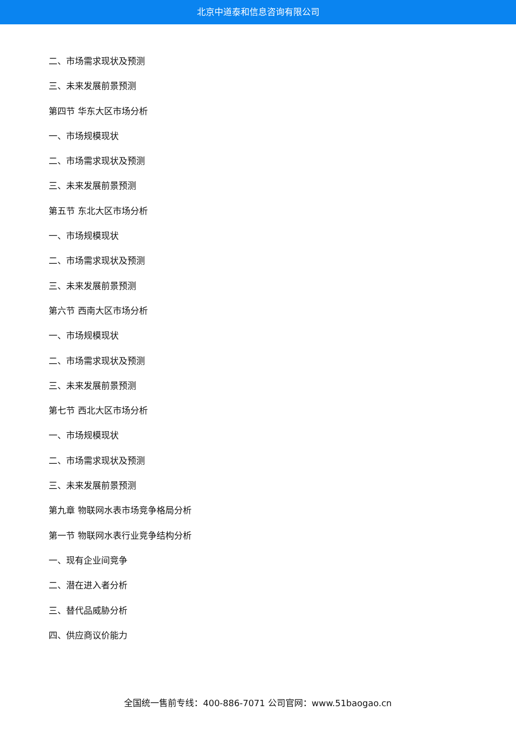北京中道泰和信息咨询有限公司
二、市场需求现状及预测
三、未来发展前景预测
第四节 华东大区市场分析
一、市场规模现状
二、市场需求现状及预测
三、未来发展前景预测
第五节 东北大区市场分析
一、市场规模现状
二、市场需求现状及预测
三、未来发展前景预测
第六节 西南大区市场分析
一、市场规模现状
二、市场需求现状及预测
三、未来发展前景预测
第七节 西北大区市场分析
一、市场规模现状
二、市场需求现状及预测
三、未来发展前景预测
第九章 物联网水表市场竞争格局分析
第一节 物联网水表行业竞争结构分析
一、现有企业间竞争
二、潜在进入者分析
三、替代品威胁分析
四、供应商议价能力
全国统一售前专线：400-886-7071 公司官网：www.51baogao.cn